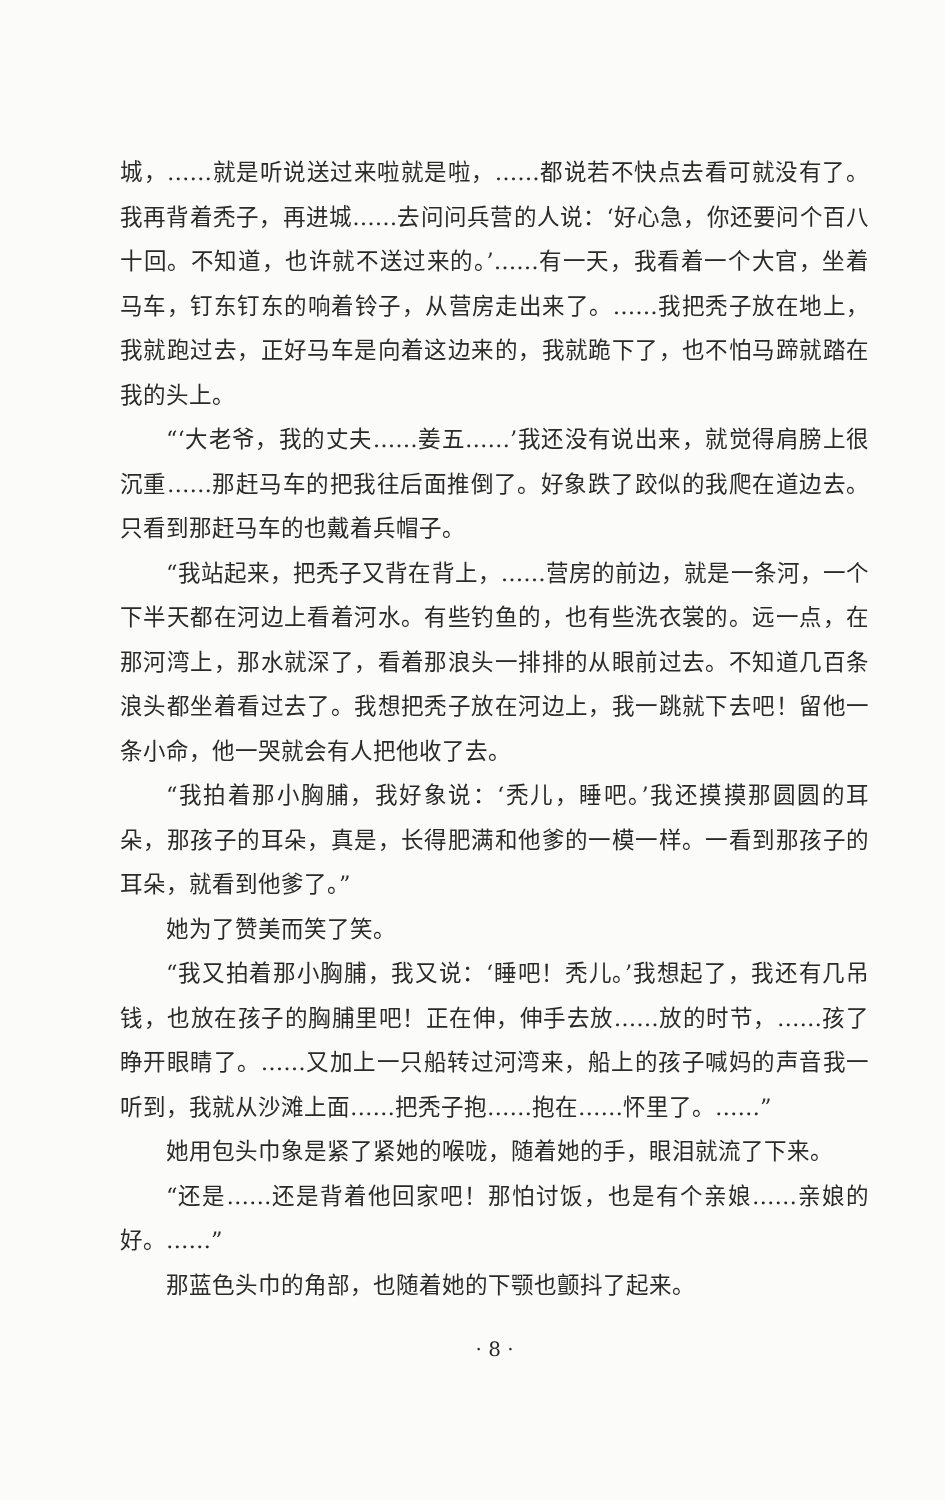城，……就是听说送过来啦就是啦，……都说若不快点去看可就没有了。我再背着秃子，再进城……去问问兵营的人说：‘好心急，你还要问个百八十回。不知道，也许就不送过来的。’……有一天，我看着一个大官，坐着马车，钉东钉东的响着铃子，从营房走出来了。……我把秃子放在地上，我就跑过去，正好马车是向着这边来的，我就跪下了，也不怕马蹄就踏在我的头上。
“‘大老爷，我的丈夫……姜五……’我还没有说出来，就觉得肩膀上很沉重……那赶马车的把我往后面推倒了。好象跌了跤似的我爬在道边去。只看到那赶马车的也戴着兵帽子。
“我站起来，把秃子又背在背上，……营房的前边，就是一条河，一个下半天都在河边上看着河水。有些钓鱼的，也有些洗衣裳的。远一点，在那河湾上，那水就深了，看着那浪头一排排的从眼前过去。不知道几百条浪头都坐着看过去了。我想把秃子放在河边上，我一跳就下去吧！留他一条小命，他一哭就会有人把他收了去。
“我拍着那小胸脯，我好象说：‘秃儿，睡吧。’我还摸摸那圆圆的耳朵，那孩子的耳朵，真是，长得肥满和他爹的一模一样。一看到那孩子的耳朵，就看到他爹了。”
她为了赞美而笑了笑。
“我又拍着那小胸脯，我又说：‘睡吧！秃儿。’我想起了，我还有几吊钱，也放在孩子的胸脯里吧！正在伸，伸手去放……放的时节，……孩了睁开眼睛了。……又加上一只船转过河湾来，船上的孩子喊妈的声音我一听到，我就从沙滩上面……把秃子抱……抱在……怀里了。……”
她用包头巾象是紧了紧她的喉咙，随着她的手，眼泪就流了下来。
“还是……还是背着他回家吧！那怕讨饭，也是有个亲娘……亲娘的好。……”
那蓝色头巾的角部，也随着她的下颚也颤抖了起来。
· 8 ·